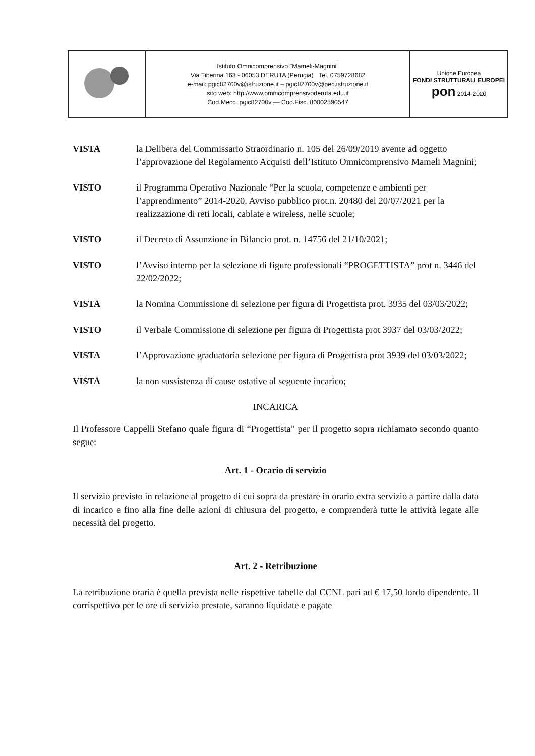| | Istituto Omnicomprensivo "Mameli-Magnini" Via Tiberina 163 - 06053 DERUTA (Perugia) Tel. 0759728682 e-mail: pgic82700v@istruzione.it – pgic82700v@pec.istruzione.it sito web: http://www.omnicomprensivoderuta.edu.it Cod.Mecc. pgic82700v — Cod.Fisc. 80002590547 | Unione Europea FONDI STRUTTURALI EUROPEI pon 2014-2020 |
VISTA la Delibera del Commissario Straordinario n. 105 del 26/09/2019 avente ad oggetto l’approvazione del Regolamento Acquisti dell’Istituto Omnicomprensivo Mameli Magnini;
VISTO il Programma Operativo Nazionale “Per la scuola, competenze e ambienti per l’apprendimento” 2014-2020. Avviso pubblico prot.n. 20480 del 20/07/2021 per la realizzazione di reti locali, cablate e wireless, nelle scuole;
VISTO il Decreto di Assunzione in Bilancio prot. n. 14756 del 21/10/2021;
VISTO l’Avviso interno per la selezione di figure professionali “PROGETTISTA” prot n. 3446 del 22/02/2022;
VISTA la Nomina Commissione di selezione per figura di Progettista prot. 3935 del 03/03/2022;
VISTO il Verbale Commissione di selezione per figura di Progettista prot 3937 del 03/03/2022;
VISTA l’Approvazione graduatoria selezione per figura di Progettista prot 3939 del 03/03/2022;
VISTA la non sussistenza di cause ostative al seguente incarico;
INCARICA
Il Professore Cappelli Stefano quale figura di “Progettista” per il progetto sopra richiamato secondo quanto segue:
Art. 1 - Orario di servizio
Il servizio previsto in relazione al progetto di cui sopra da prestare in orario extra servizio a partire dalla data di incarico e fino alla fine delle azioni di chiusura del progetto, e comprenderà tutte le attività legate alle necessità del progetto.
Art. 2 - Retribuzione
La retribuzione oraria è quella prevista nelle rispettive tabelle dal CCNL pari ad € 17,50 lordo dipendente. Il corrispettivo per le ore di servizio prestate, saranno liquidate e pagate